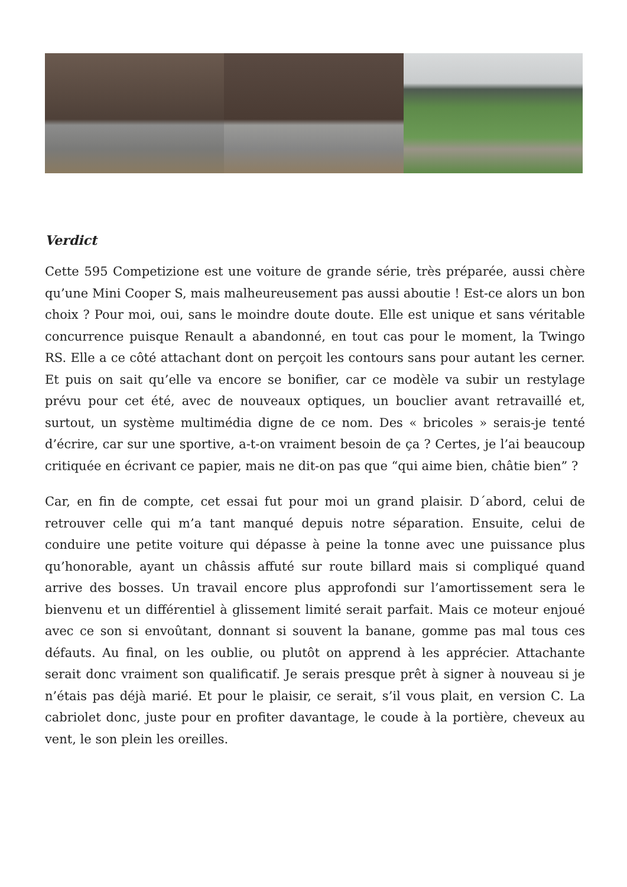Verdict
Cette 595 Competizione est une voiture de grande série, très préparée, aussi chère qu’une Mini Cooper S, mais malheureusement pas aussi aboutie ! Est-ce alors un bon choix ? Pour moi, oui, sans le moindre doute doute. Elle est unique et sans véritable concurrence puisque Renault a abandonné, en tout cas pour le moment, la Twingo RS. Elle a ce côté attachant dont on perçoit les contours sans pour autant les cerner. Et puis on sait qu’elle va encore se bonifier, car ce modèle va subir un restylage prévu pour cet été, avec de nouveaux optiques, un bouclier avant retravaillé et, surtout, un système multimédia digne de ce nom. Des « bricoles » serais-je tenté d’écrire, car sur une sportive, a-t-on vraiment besoin de ça ? Certes, je l’ai beaucoup critiquée en écrivant ce papier, mais ne dit-on pas que “qui aime bien, châtie bien” ?
Car, en fin de compte, cet essai fut pour moi un grand plaisir. D´abord, celui de retrouver celle qui m’a tant manqué depuis notre séparation. Ensuite, celui de conduire une petite voiture qui dépasse à peine la tonne avec une puissance plus qu’honorable, ayant un châssis affuté sur route billard mais si compliqué quand arrive des bosses. Un travail encore plus approfondi sur l’amortissement sera le bienvenu et un différentiel à glissement limité serait parfait. Mais ce moteur enjoué avec ce son si envoûtant, donnant si souvent la banane, gomme pas mal tous ces défauts. Au final, on les oublie, ou plutôt on apprend à les apprécier. Attachante serait donc vraiment son qualificatif. Je serais presque prêt à signer à nouveau si je n’étais pas déjà marié. Et pour le plaisir, ce serait, s’il vous plait, en version C. La cabriolet donc, juste pour en profiter davantage, le coude à la portière, cheveux au vent, le son plein les oreilles.